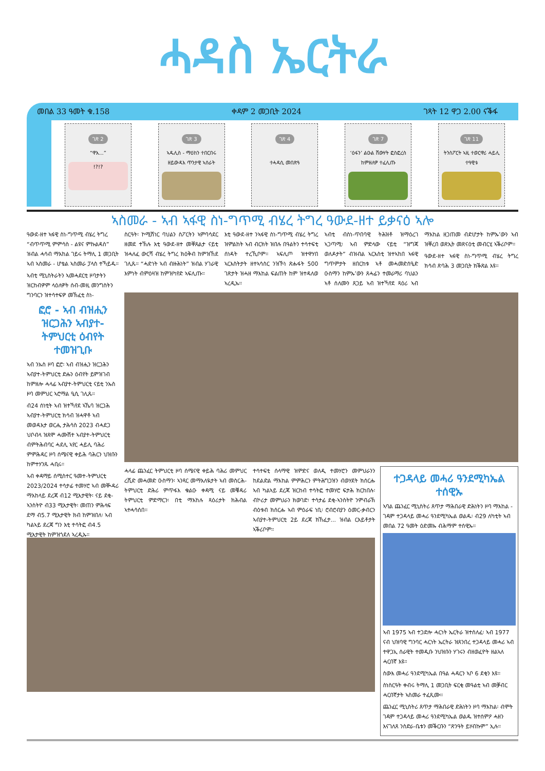ሓዳስ ኤርትራ
መበል 33 ዓመት ቁ.158 ቀዳም 2 መጋቢት 2024 ገጻት 12 ዋጋ 2.00 ናቕፋ
ገጽ 2
“ዋእ...”
!?!?
ገጽ 3
ኣዱሊስ - ማዕከን ተበርበሩ ዘይውዳእ ጥንታዊ ኣሰራት
ገጽ 4
ተሓዳሲ መበጽዓ
ገጽ 7
‘ዕፋን’ ልዑል ሽውሃት ፎስፎረስ ከምዘለዎ ተፈሊጡ
ገጽ 11
ትንስፖርት ኣዚ ተወርዋሪ ሓይሊ ተዓዊቱ
ኣስመራ - ኣብ ኣፋዊ ስነ-ግጥሚ ብሄረ ትግረ ዓውደ-ዘተ ይቃናዕ ኣሎ
ዓውደ-ዘተ ኣፋዊ ስነ-ግጥሚ ብሄረ ትግረ “ብጥጥሚ ምምሳስ - ልዩና ምኩልዳስ” ዝብል ሓሳብ ማእከል ገይሩ ትማሊ 1 መጋቢት ኣብ ኣስመራ - ሆቴል ኣስመራ ፓላስ ተኻይዱ።
ኣብቲ ሚኒስትራትን ኣመሓደርቲ ዞባታትን ዝርከብዎም ላዕለዎት ሰብ-መዚ መንግስትን ግንባርን ዝተሳተፍዎ መኽፈቲ ስነ-
ፎሮ - ኣብ ብዝሒን ዝርጋሕን ኣብያተ-ትምህርቲ ዕብየት ተመዝጊቡ
ኣብ ንኡስ ዞባ ፎሮ፡ ኣብ ብዝሒን ዝርጋሕን ኣብያተ-ትምህርቲ ድሑን ዕብየት ይምዝገብ ከምዘሎ ሓላፊ ኣብያተ-ትምህርቲ ናይቲ ንኡስ ዞባ መምህር ኣሮማል ዒሲ ገሊጹ።
ብ24 ሰነቲት ኣብ ዝተኻየደ ኣኼባ ዝርጋሕ ኣብያተ-ትምህርቲ ክሳብ ዝሓዋቶ ኣብ መወዳእታ ወርሒ ታሕሳስ 2023 ብሓደጋ ህቦብላ ዝጸሞ ሓሙሽተ ኣብያተ-ትምህርቲ ብምትሕብባር ሓደሊ ኣየር ሓይሊ ባሕሪ ምምሕዳር ዞባ ሰሜናዊ ቀይሕ ባሕርን ህዝቡን ከምተሃንጹ ሓቢሩ።
ኣብ ቀዳማይ ሰሚስተር ዓመተ-ትምህርቲ 2023/2024 ተሳታፊ ተመሃሮ ኣብ መቚዳሪ ማእከላይ ደረጃ ብ12 ሚእታዊት፡ ናይ ደቂ-ኣንስትዮ ብ33 ሚእታዊት፡ መጠን ምሕላፍ ደማ ብ5.7 ሚእታዊት ክብ ከምዝበለ፡ ኣብ ካልኣይ ደረጃ ግን እቲ ተሳትፎ ብ4.5 ሚእታዊት ከምዝጎደለ ኣረዲኡ።
ስርዓት፡ ኮሚሽነር ባህልን ስፖርትን ኣምባሳደር ዘመደ ተኽሉ እቲ ዓውደ-ዘተ መቐጸልታ ናይቲ ዝሓለፈ ውርሻ ብሄረ ትግረ ክዕቅብ ከምዝኸደ ገሊጹ። “ሓድነት ኣብ ብዙሕነት” ዝብል ሃገራዊ እምነት ብምዕዛዝ ከምዝካየድ ኣፍሊጡ።
እቲ ዓውደ-ዘተ ንኣፋዊ ስነ-ግጥሚ ብሄረ ትግረ ዝምልከት ኣብ ብርክት ዝበሉ በዓልትን ተሳተፍቲ ሰነዳት ተረኺቦም። ኣፍሊጦ ዝተዋሃበ ኣርእስትታት ዘተኣሳስር ንዝኾነ ጽሑፋት 500 ገጽታት ዝሓዘ ማእከል ፍልጠት ከም ዝተዳለወ ኣረዲኡ።
ኣብቲ ብስነ-ጥበባዊ ትሕዝቶ ዝማዕረገ ኣጋጣሚ፡ ኣብ ምድላው ናይቲ “ዝግጃ ወለዶታት” ብዝብል ኣርእስቲ ዝተኣከበ ኣፋዊ ግጥምታት ዘበርከቱ ኣቶ መሓመድሰዒድ ዑስማን ከምኡ’ውን ጸሓፊን ተመራማሪ ባህልን ኣቶ ሰለሙን ጸጋይ ኣብ ዝተኻየደ ጻዕሪ ኣብ ማእከል ዘጋጠመ ብድሆታት ከምኡ’ውን ኣብ ዝቐረበ ወጽኢት መጽናዕቲ መብርሂ ኣቕሪቦም።
ዓውደ-ዘተ ኣፋዊ ስነ-ግጥሚ ብሄረ ትግረ ክሳብ ጽባሕ 3 መጋቢት ክቕጽል እዩ።
ሓላፊ ጨንፈር ትምህርቲ ዞባ ሰሜናዊ ቀይሕ ባሕሪ መምህር ረሺድ መሓመድ ዑስማን፡ ኣንጻር መማእለዪታት ኣብ መስርሕ-ትምህርቲ ድሕሪ ምጥፋእ ቁልዑ ቀዳሚ ናይ መቑዳሪ ትምህርቲ ምድማርን፡ በቲ ማእከሉ ጻዕሪታት ክሕብል ኣተሓሳሰበ።
ተሳተፍቲ ሰላማዊ ዝምድና ወለዲ ተመሃሮን መምህራንን ከደልድል ማእከል ምምሕርን ምትሕግጋዝን ብወሃደት ክሰርሑ ኣብ ካልኣይ ደረጃ ዝርከብ ተሳትፎ ተመሃሮ ፍታሕ ክርከበሉ፡ ብኮሪታ መምህራን ክውገድ፡ ተሳታፊ ደቂ-ኣንስትዮ ንምብራኽ ብዕቱብ ክሰርሑ ኣብ ምዕራፍ ነቢ፡ ሮብሮብያን ዕመር-ቃብርን ኣብያተ-ትምህርቲ 2ይ ደረጃ ክኸፈታ... ዝብል ርእይቶታት ኣቕሪቦም።
ተጋዳላይ መሓሪ ዓንደሚካኤል ተሰዊኡ
ኣባል ጨንፈር ሚኒስትሪ ጸጥታ ማሕበራዊ ድሕነትን ዞባ ማእከል - ገዳም ተጋዳላይ መሓሪ ዓንደሚካኤል ወልዱ፡ ብ29 ለካቲት ኣብ መበል 72 ዓመት ዕድመኡ ብሕማም ተሰዊኡ።
ኣብ 1975 ኣብ ተጋድሎ ሓርነት ኤርትራ ዝተሰለፈ፡ ኣብ 1977 ናብ ህዝባዊ ግንባር ሓርነት ኤርትራ ዝጸንበረ ተጋዳላይ መሓሪ ኣብ ተዋጋኢ ሰራዊት ተመዲቡ ንህዝቡን ሃገሩን ብዘወፈዮት ዘልኣለ ሓርበኛ እዩ።
ስውእ መሓሪ ዓንደሚካኤል በዓል ሓዳርን ኣቦ 6 ደቂን እዩ።
ስነስርዓት ቀብሩ ትማሊ 1 መጋቢት ፍርቂ መዓልቲ ኣብ መቓብር ሓርበኛታት ኣስመራ ተፈጺሙ።
ጨንፈር ሚኒስትሪ ጸጥታ ማሕበራዊ ድሕነትን ዞባ ማእከል፡ ብሞት ገዳም ተጋዳላይ መሓሪ ዓንደሚካኤል ወልዱ ዝተሰምዖ ሓዘን እናገለጸ ንስድራ-ቤቱን መቕርቡን “ጽንዓት ይሃብኩም” ኢሉ።